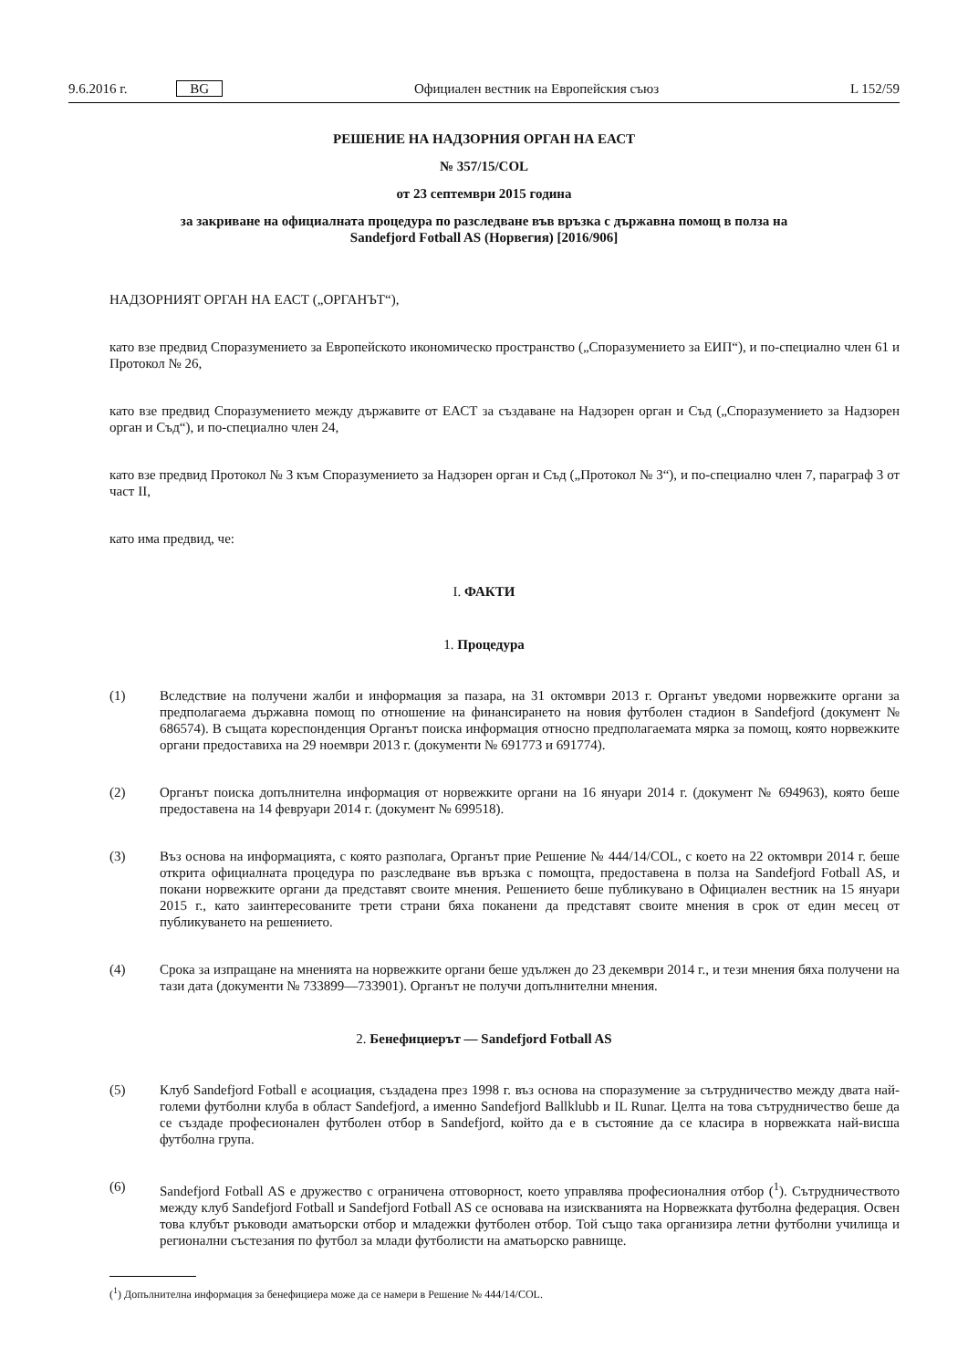9.6.2016 г. BG Официален вестник на Европейския съюз L 152/59
РЕШЕНИЕ НА НАДЗОРНИЯ ОРГАН НА ЕАСТ
№ 357/15/COL
от 23 септември 2015 година
за закриване на официалната процедура по разследване във връзка с държавна помощ в полза на
Sandefjord Fotball AS (Норвегия) [2016/906]
НАДЗОРНИЯТ ОРГАН НА ЕАСТ („ОРГАНЪТ“),
като взе предвид Споразумението за Европейското икономическо пространство („Споразумението за ЕИП“), и по-специално член 61 и Протокол № 26,
като взе предвид Споразумението между държавите от ЕАСТ за създаване на Надзорен орган и Съд („Споразумението за Надзорен орган и Съд“), и по-специално член 24,
като взе предвид Протокол № 3 към Споразумението за Надзорен орган и Съд („Протокол № 3“), и по-специално член 7, параграф 3 от част II,
като има предвид, че:
I. ФАКТИ
1. Процедура
(1) Вследствие на получени жалби и информация за пазара, на 31 октомври 2013 г. Органът уведоми норвежките органи за предполагаема държавна помощ по отношение на финансирането на новия футболен стадион в Sandefjord (документ № 686574). В същата кореспонденция Органът поиска информация относно предполагаемата мярка за помощ, която норвежките органи предоставиха на 29 ноември 2013 г. (документи № 691773 и 691774).
(2) Органът поиска допълнителна информация от норвежките органи на 16 януари 2014 г. (документ № 694963), която беше предоставена на 14 февруари 2014 г. (документ № 699518).
(3) Въз основа на информацията, с която разполага, Органът прие Решение № 444/14/COL, с което на 22 октомври 2014 г. беше открита официалната процедура по разследване във връзка с помощта, предоставена в полза на Sandefjord Fotball AS, и покани норвежките органи да представят своите мнения. Решението беше публикувано в Официален вестник на 15 януари 2015 г., като заинтересованите трети страни бяха поканени да представят своите мнения в срок от един месец от публикуването на решението.
(4) Срока за изпращане на мненията на норвежките органи беше удължен до 23 декември 2014 г., и тези мнения бяха получени на тази дата (документи № 733899—733901). Органът не получи допълнителни мнения.
2. Бенефициерът — Sandefjord Fotball AS
(5) Клуб Sandefjord Fotball е асоциация, създадена през 1998 г. въз основа на споразумение за сътрудничество между двата най-големи футболни клуба в област Sandefjord, а именно Sandefjord Ballklubb и IL Runar. Целта на това сътрудничество беше да се създаде професионален футболен отбор в Sandefjord, който да е в състояние да се класира в норвежката най-висша футболна група.
(6) Sandefjord Fotball AS е дружество с ограничена отговорност, което управлява професионалния отбор (<sup>1</sup>). Сътрудничеството между клуб Sandefjord Fotball и Sandefjord Fotball AS се основава на изискванията на Норвежката футболна федерация. Освен това клубът ръководи аматьорски отбор и младежки футболен отбор. Той също така организира летни футболни училища и регионални състезания по футбол за млади футболисти на аматьорско равнище.
(<sup>1</sup>) Допълнителна информация за бенефициера може да се намери в Решение № 444/14/COL.